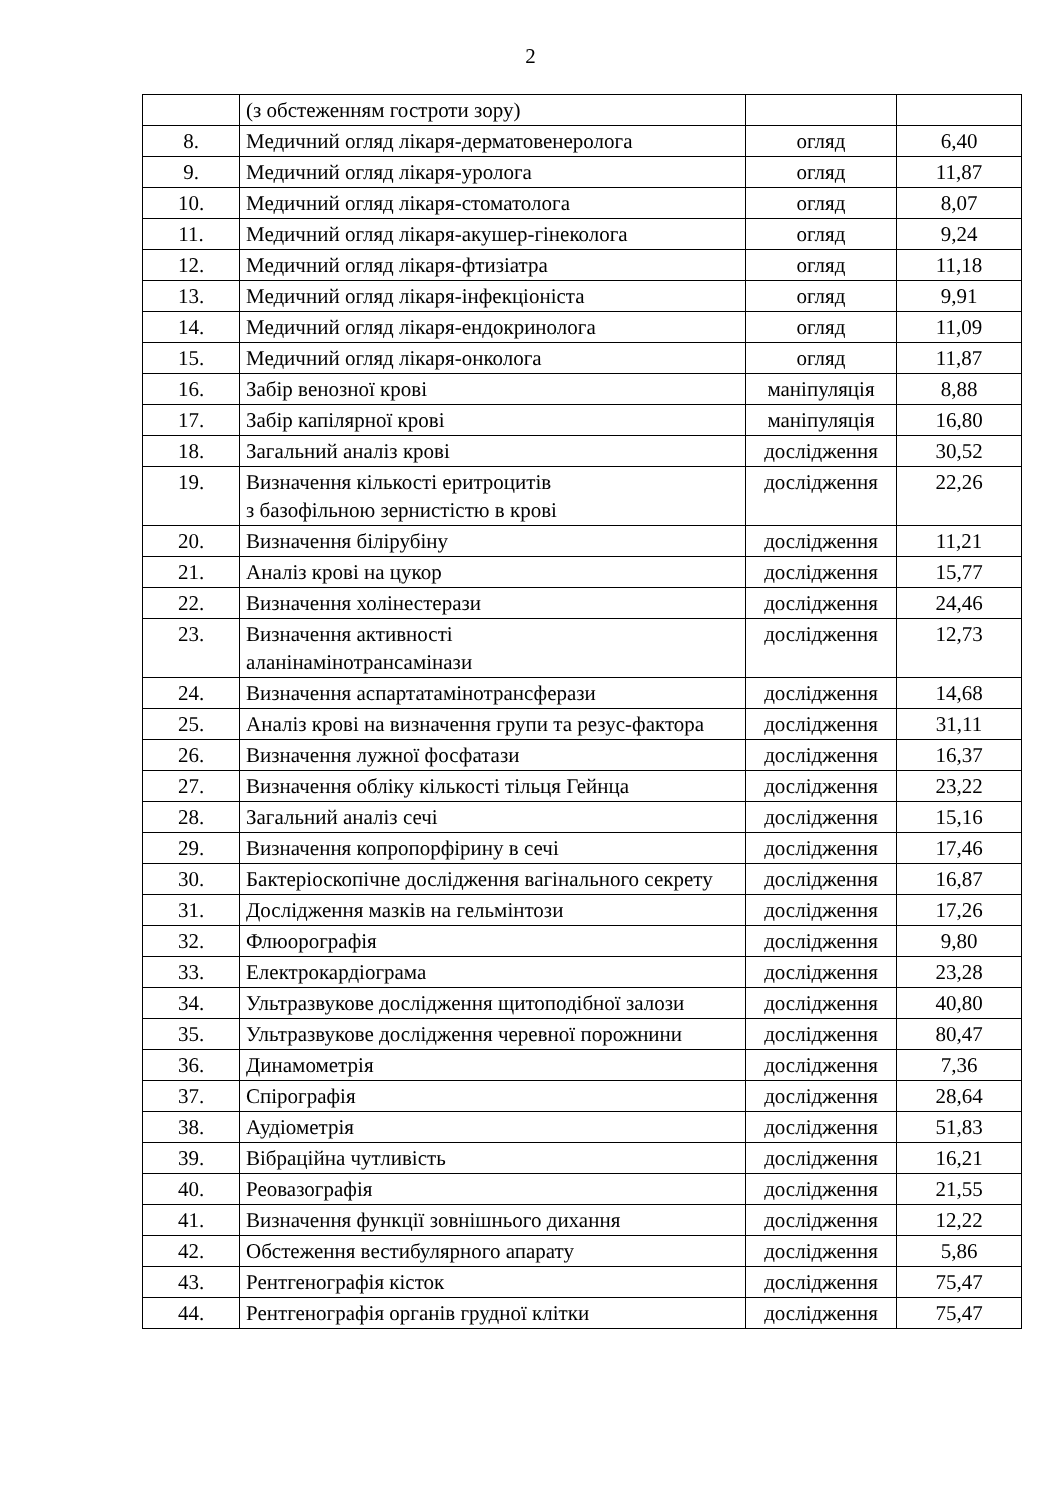2
| | (з обстеженням гостроти зору) | | |
| 8. | Медичний огляд лікаря-дерматовенеролога | огляд | 6,40 |
| 9. | Медичний огляд лікаря-уролога | огляд | 11,87 |
| 10. | Медичний огляд лікаря-стоматолога | огляд | 8,07 |
| 11. | Медичний огляд лікаря-акушер-гінеколога | огляд | 9,24 |
| 12. | Медичний огляд лікаря-фтизіатра | огляд | 11,18 |
| 13. | Медичний огляд лікаря-інфекціоніста | огляд | 9,91 |
| 14. | Медичний огляд лікаря-ендокринолога | огляд | 11,09 |
| 15. | Медичний огляд лікаря-онколога | огляд | 11,87 |
| 16. | Забір венозної крові | маніпуляція | 8,88 |
| 17. | Забір капілярної крові | маніпуляція | 16,80 |
| 18. | Загальний аналіз крові | дослідження | 30,52 |
| 19. | Визначення кількості еритроцитів з базофільною зернистістю в крові | дослідження | 22,26 |
| 20. | Визначення білірубіну | дослідження | 11,21 |
| 21. | Аналіз крові на цукор | дослідження | 15,77 |
| 22. | Визначення холінестерази | дослідження | 24,46 |
| 23. | Визначення активності аланінамінотрансамінази | дослідження | 12,73 |
| 24. | Визначення аспартатамінотрансферази | дослідження | 14,68 |
| 25. | Аналіз крові на визначення групи та резус-фактора | дослідження | 31,11 |
| 26. | Визначення лужної фосфатази | дослідження | 16,37 |
| 27. | Визначення обліку кількості тільця Гейнца | дослідження | 23,22 |
| 28. | Загальний аналіз сечі | дослідження | 15,16 |
| 29. | Визначення копропорфірину в сечі | дослідження | 17,46 |
| 30. | Бактеріоскопічне дослідження вагінального секрету | дослідження | 16,87 |
| 31. | Дослідження мазків на гельмінтози | дослідження | 17,26 |
| 32. | Флюорографія | дослідження | 9,80 |
| 33. | Електрокардіограма | дослідження | 23,28 |
| 34. | Ультразвукове дослідження щитоподібної залози | дослідження | 40,80 |
| 35. | Ультразвукове дослідження черевної порожнини | дослідження | 80,47 |
| 36. | Динамометрія | дослідження | 7,36 |
| 37. | Спірографія | дослідження | 28,64 |
| 38. | Аудіометрія | дослідження | 51,83 |
| 39. | Вібраційна чутливість | дослідження | 16,21 |
| 40. | Реовазографія | дослідження | 21,55 |
| 41. | Визначення функції зовнішнього дихання | дослідження | 12,22 |
| 42. | Обстеження вестибулярного апарату | дослідження | 5,86 |
| 43. | Рентгенографія кісток | дослідження | 75,47 |
| 44. | Рентгенографія органів грудної клітки | дослідження | 75,47 |